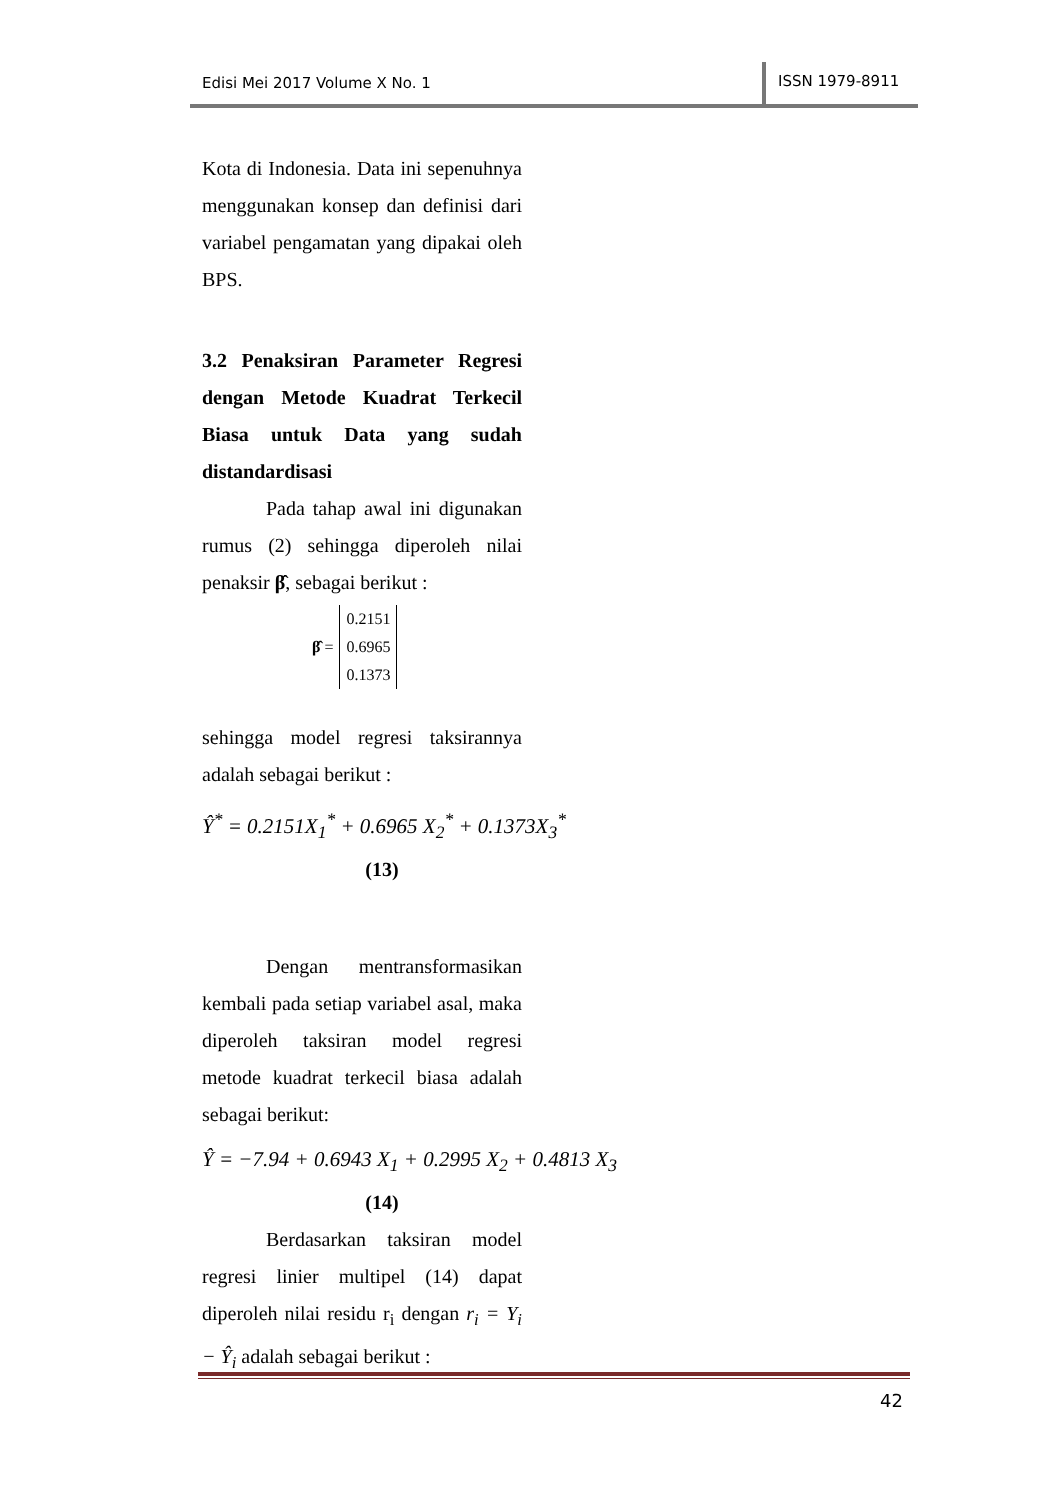Edisi Mei 2017 Volume X No. 1
ISSN 1979-8911
Kota di Indonesia. Data ini sepenuhnya menggunakan konsep dan definisi dari variabel pengamatan yang dipakai oleh BPS.
3.2 Penaksiran Parameter Regresi dengan Metode Kuadrat Terkecil Biasa untuk Data yang sudah distandardisasi
Pada tahap awal ini digunakan rumus (2) sehingga diperoleh nilai penaksir β̂, sebagai berikut :
β̂ =
0.2151
0.6965
0.1373
sehingga model regresi taksirannya adalah sebagai berikut :
Ŷ<sup>*</sup> = 0.2151X<sub>1</sub><sup>*</sup> + 0.6965 X<sub>2</sub><sup>*</sup> + 0.1373X<sub>3</sub><sup>*</sup>
(13)
Dengan mentransformasikan kembali pada setiap variabel asal, maka diperoleh taksiran model regresi metode kuadrat terkecil biasa adalah sebagai berikut:
Ŷ = −7.94 + 0.6943 X<sub>1</sub> + 0.2995 X<sub>2</sub> + 0.4813 X<sub>3</sub>
(14)
Berdasarkan taksiran model regresi linier multipel (14) dapat diperoleh nilai residu r<sub>i</sub> dengan r<sub>i</sub> = Y<sub>i</sub> − Ŷ<sub>i</sub> adalah sebagai berikut :
42